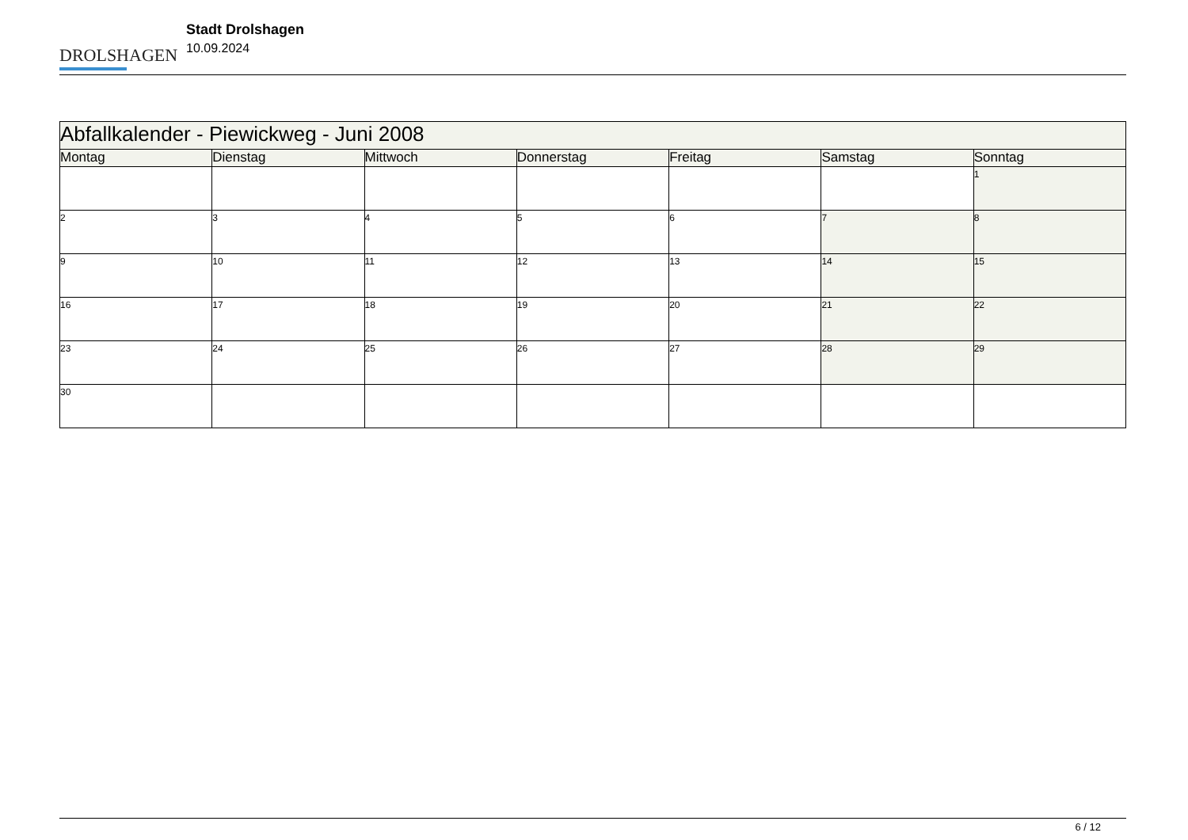DROLSHAGEN
Stadt Drolshagen
10.09.2024
| Abfallkalender - Piewickweg - Juni 2008 | | | | | | |
| --- | --- | --- | --- | --- | --- | --- |
| Montag | Dienstag | Mittwoch | Donnerstag | Freitag | Samstag | Sonntag |
| | | | | | | 1 |
| 2 | 3 | 4 | 5 | 6 | 7 | 8 |
| 9 | 10 | 11 | 12 | 13 | 14 | 15 |
| 16 | 17 | 18 | 19 | 20 | 21 | 22 |
| 23 | 24 | 25 | 26 | 27 | 28 | 29 |
| 30 | | | | | | |
6 / 12